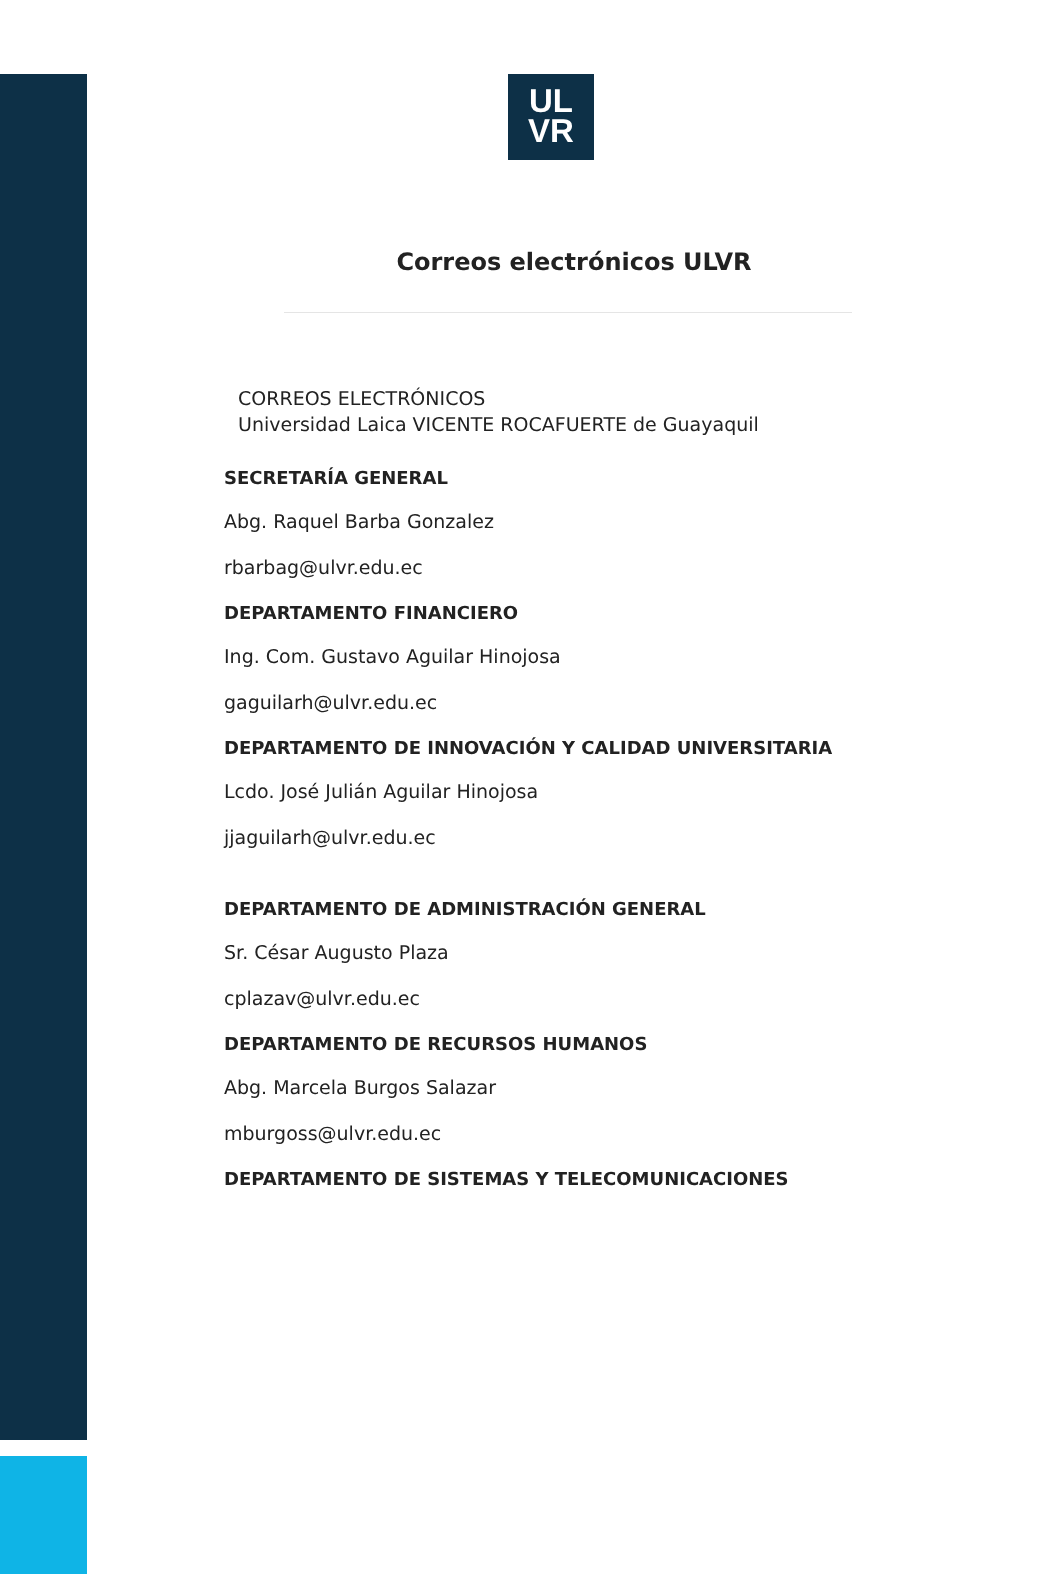UL
VR
Correos electrónicos ULVR
CORREOS ELECTRÓNICOS
Universidad Laica VICENTE ROCAFUERTE de Guayaquil
SECRETARÍA GENERAL
Abg. Raquel Barba Gonzalez
rbarbag@ulvr.edu.ec
DEPARTAMENTO FINANCIERO
Ing. Com. Gustavo Aguilar Hinojosa
gaguilarh@ulvr.edu.ec
DEPARTAMENTO DE INNOVACIÓN Y CALIDAD UNIVERSITARIA
Lcdo. José Julián Aguilar Hinojosa
jjaguilarh@ulvr.edu.ec
DEPARTAMENTO DE ADMINISTRACIÓN GENERAL
Sr. César Augusto Plaza
cplazav@ulvr.edu.ec
DEPARTAMENTO DE RECURSOS HUMANOS
Abg. Marcela Burgos Salazar
mburgoss@ulvr.edu.ec
DEPARTAMENTO DE SISTEMAS Y TELECOMUNICACIONES